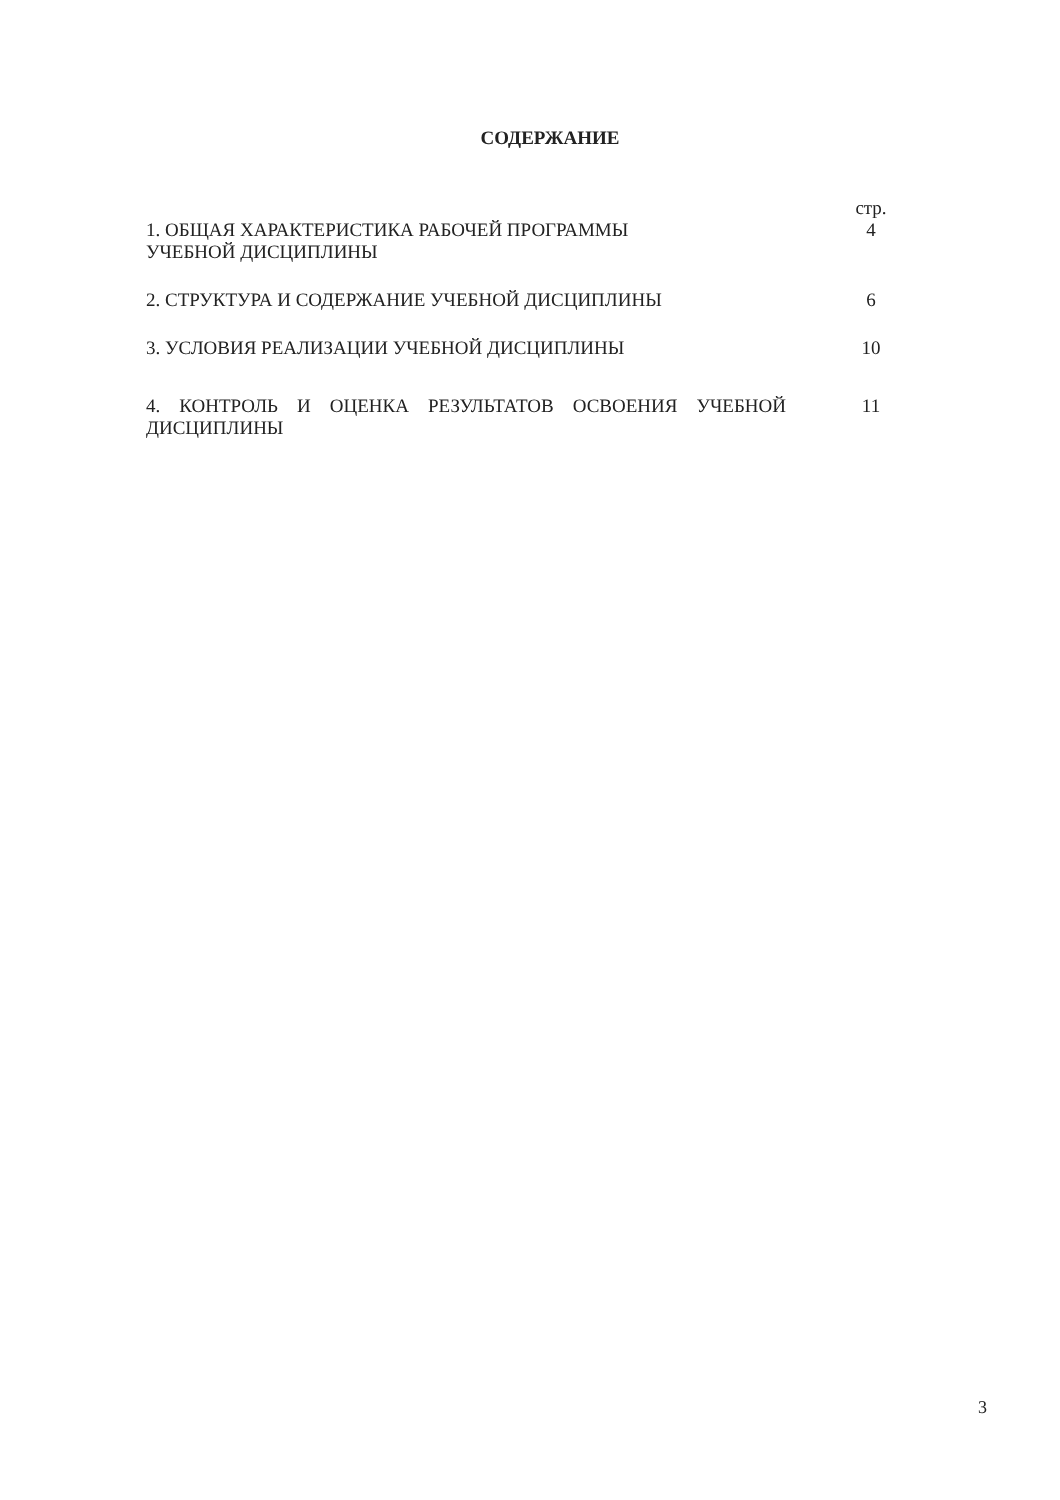СОДЕРЖАНИЕ
| | стр. |
| 1. ОБЩАЯ ХАРАКТЕРИСТИКА РАБОЧЕЙ ПРОГРАММЫ УЧЕБНОЙ ДИСЦИПЛИНЫ | 4 |
| 2. СТРУКТУРА И СОДЕРЖАНИЕ УЧЕБНОЙ ДИСЦИПЛИНЫ | 6 |
| 3. УСЛОВИЯ РЕАЛИЗАЦИИ УЧЕБНОЙ ДИСЦИПЛИНЫ | 10 |
| 4. КОНТРОЛЬ И ОЦЕНКА РЕЗУЛЬТАТОВ ОСВОЕНИЯ УЧЕБНОЙ ДИСЦИПЛИНЫ | 11 |
3